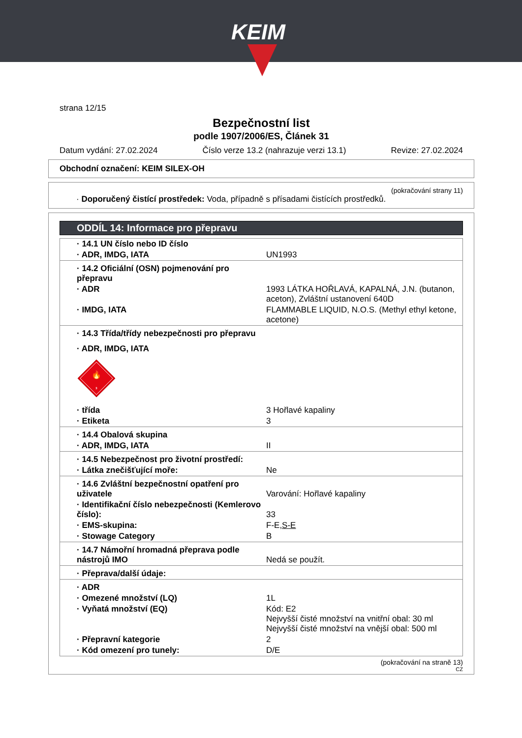KEIM
strana 12/15
Bezpečnostní list
podle 1907/2006/ES, Článek 31
Datum vydání: 27.02.2024 Číslo verze 13.2 (nahrazuje verzi 13.1) Revize: 27.02.2024
Obchodní označení: KEIM SILEX-OH
(pokračování strany 11)
· Doporučený čistící prostředek: Voda, případně s přísadami čistících prostředků.
ODDÍL 14: Informace pro přepravu
| · 14.1 UN číslo nebo ID číslo | |
| · ADR, IMDG, IATA | UN1993 |
| · 14.2 Oficiální (OSN) pojmenování pro přepravu | |
| · ADR | 1993 LÁTKA HOŘLAVÁ, KAPALNÁ, J.N. (butanon, aceton), Zvláštní ustanovení 640D |
| · IMDG, IATA | FLAMMABLE LIQUID, N.O.S. (Methyl ethyl ketone, acetone) |
| · 14.3 Třída/třídy nebezpečnosti pro přepravu | |
| · ADR, IMDG, IATA | |
| 🔥 3 | |
| · třída | 3 Hořlavé kapaliny |
| · Etiketa | 3 |
| · 14.4 Obalová skupina | |
| · ADR, IMDG, IATA | II |
| · 14.5 Nebezpečnost pro životní prostředí: | |
| · Látka znečišťující moře: | Ne |
| · 14.6 Zvláštní bezpečnostní opatření pro uživatele | Varování: Hořlavé kapaliny |
| · Identifikační číslo nebezpečnosti (Kemlerovo číslo): | 33 |
| · EMS-skupina: | F-E, S-E |
| · Stowage Category | B |
| · 14.7 Námořní hromadná přeprava podle nástrojů IMO | Nedá se použít. |
| · Přeprava/další údaje: | |
| · ADR | |
| · Omezené množství (LQ) | 1L |
| · Vyňatá množství (EQ) | Kód: E2 Nejvyšší čisté množství na vnitřní obal: 30 ml Nejvyšší čisté množství na vnější obal: 500 ml |
| · Přepravní kategorie | 2 |
| · Kód omezení pro tunely: | D/E |
(pokračování na straně 13)
CZ